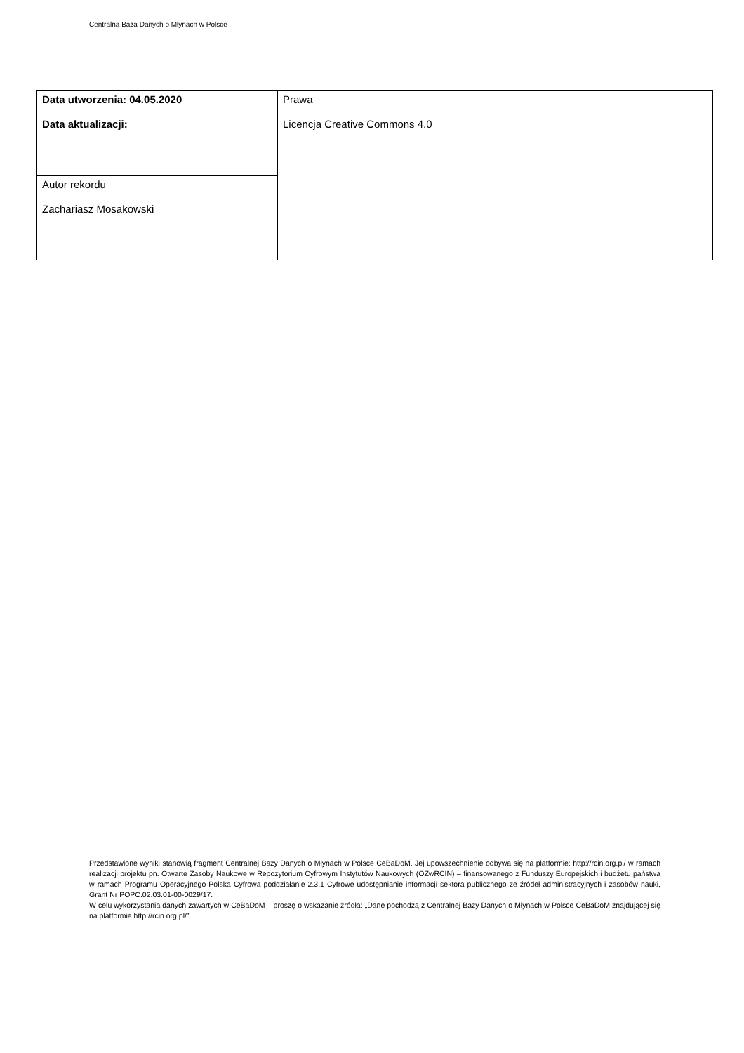Centralna Baza Danych o Młynach w Polsce
| Data utworzenia: 04.05.2020 Data aktualizacji: | Prawa Licencja Creative Commons 4.0 |
| Autor rekordu Zachariasz Mosakowski | |
Przedstawione wyniki stanowią fragment Centralnej Bazy Danych o Młynach w Polsce CeBaDoM. Jej upowszechnienie odbywa się na platformie: http://rcin.org.pl/ w ramach realizacji projektu pn. Otwarte Zasoby Naukowe w Repozytorium Cyfrowym Instytutów Naukowych (OZwRCIN) – finansowanego z Funduszy Europejskich i budżetu państwa w ramach Programu Operacyjnego Polska Cyfrowa poddziałanie 2.3.1 Cyfrowe udostępnianie informacji sektora publicznego ze źródeł administracyjnych i zasobów nauki, Grant Nr POPC.02.03.01-00-0029/17.
W celu wykorzystania danych zawartych w CeBaDoM – proszę o wskazanie źródła: „Dane pochodzą z Centralnej Bazy Danych o Młynach w Polsce CeBaDoM znajdującej się na platformie http://rcin.org.pl/”